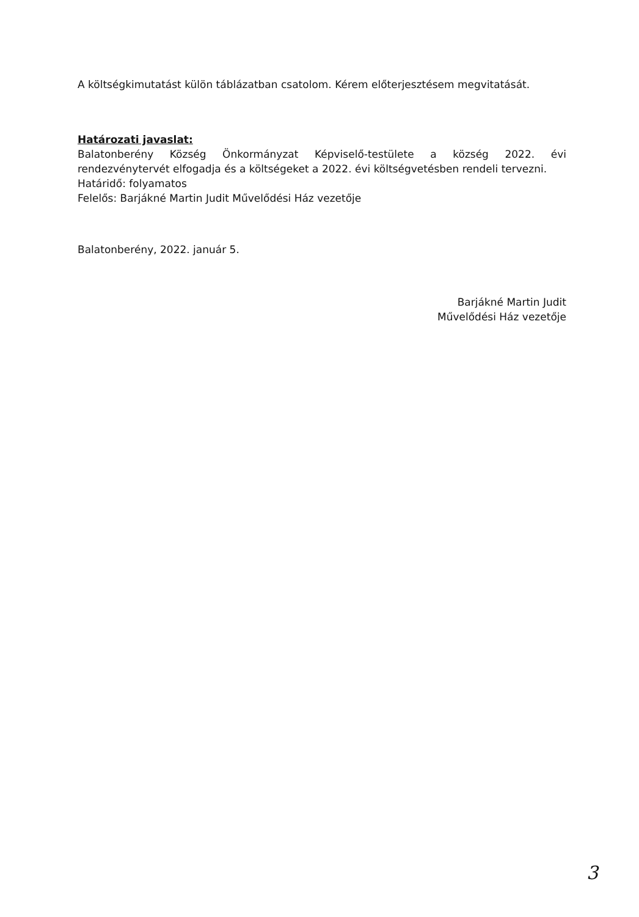A költségkimutatást külön táblázatban csatolom. Kérem előterjesztésem megvitatását.
Határozati javaslat:
Balatonberény Község Önkormányzat Képviselő-testülete a község 2022. évi rendezvénytervét elfogadja és a költségeket a 2022. évi költségvetésben rendeli tervezni.
Határidő: folyamatos
Felelős: Barjákné Martin Judit Művelődési Ház vezetője
Balatonberény, 2022. január 5.
Barjákné Martin Judit
Művelődési Ház vezetője
3